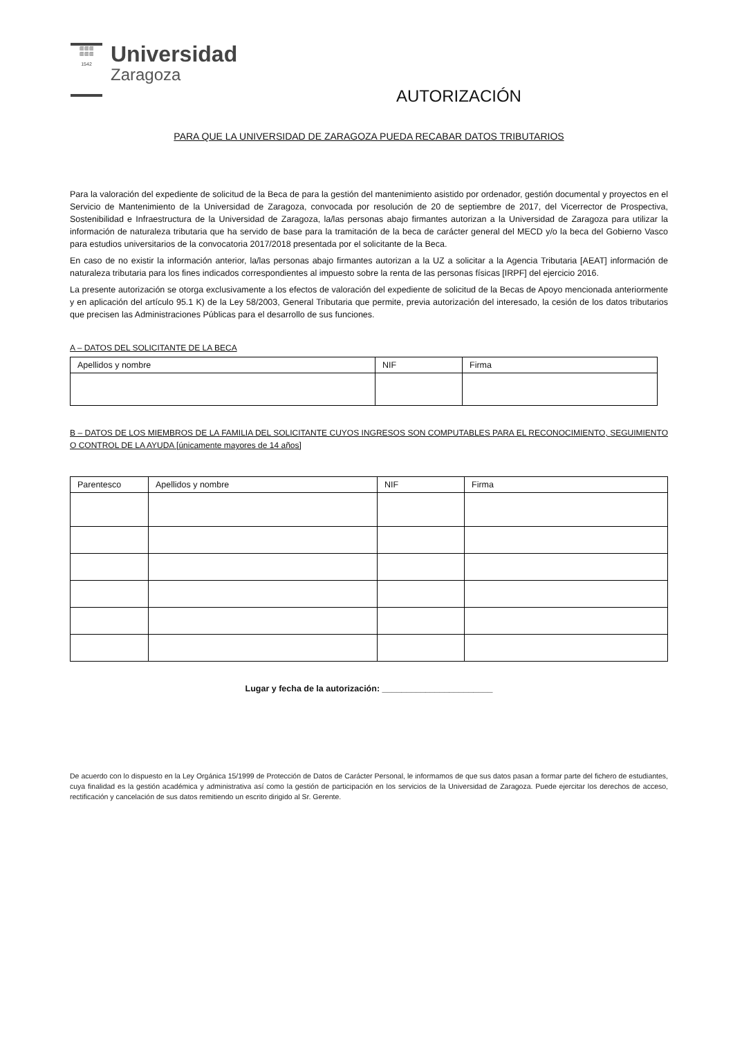▥▥▥
▥▥▥
1542
Universidad
Zaragoza
AUTORIZACIÓN
PARA QUE LA UNIVERSIDAD DE ZARAGOZA PUEDA RECABAR DATOS TRIBUTARIOS
Para la valoración del expediente de solicitud de la Beca de para la gestión del mantenimiento asistido por ordenador, gestión documental y proyectos en el Servicio de Mantenimiento de la Universidad de Zaragoza, convocada por resolución de 20 de septiembre de 2017, del Vicerrector de Prospectiva, Sostenibilidad e Infraestructura de la Universidad de Zaragoza, la/las personas abajo firmantes autorizan a la Universidad de Zaragoza para utilizar la información de naturaleza tributaria que ha servido de base para la tramitación de la beca de carácter general del MECD y/o la beca del Gobierno Vasco para estudios universitarios de la convocatoria 2017/2018 presentada por el solicitante de la Beca.
En caso de no existir la información anterior, la/las personas abajo firmantes autorizan a la UZ a solicitar a la Agencia Tributaria [AEAT] información de naturaleza tributaria para los fines indicados correspondientes al impuesto sobre la renta de las personas físicas [IRPF] del ejercicio 2016.
La presente autorización se otorga exclusivamente a los efectos de valoración del expediente de solicitud de la Becas de Apoyo mencionada anteriormente y en aplicación del artículo 95.1 K) de la Ley 58/2003, General Tributaria que permite, previa autorización del interesado, la cesión de los datos tributarios que precisen las Administraciones Públicas para el desarrollo de sus funciones.
A – DATOS DEL SOLICITANTE DE LA BECA
| Apellidos y nombre | NIF | Firma |
| --- | --- | --- |
B – DATOS DE LOS MIEMBROS DE LA FAMILIA DEL SOLICITANTE CUYOS INGRESOS SON COMPUTABLES PARA EL RECONOCIMIENTO, SEGUIMIENTO O CONTROL DE LA AYUDA [únicamente mayores de 14 años]
| Parentesco | Apellidos y nombre | NIF | Firma |
| --- | --- | --- | --- |
Lugar y fecha de la autorización: _______________________
De acuerdo con lo dispuesto en la Ley Orgánica 15/1999 de Protección de Datos de Carácter Personal, le informamos de que sus datos pasan a formar parte del fichero de estudiantes, cuya finalidad es la gestión académica y administrativa así como la gestión de participación en los servicios de la Universidad de Zaragoza. Puede ejercitar los derechos de acceso, rectificación y cancelación de sus datos remitiendo un escrito dirigido al Sr. Gerente.